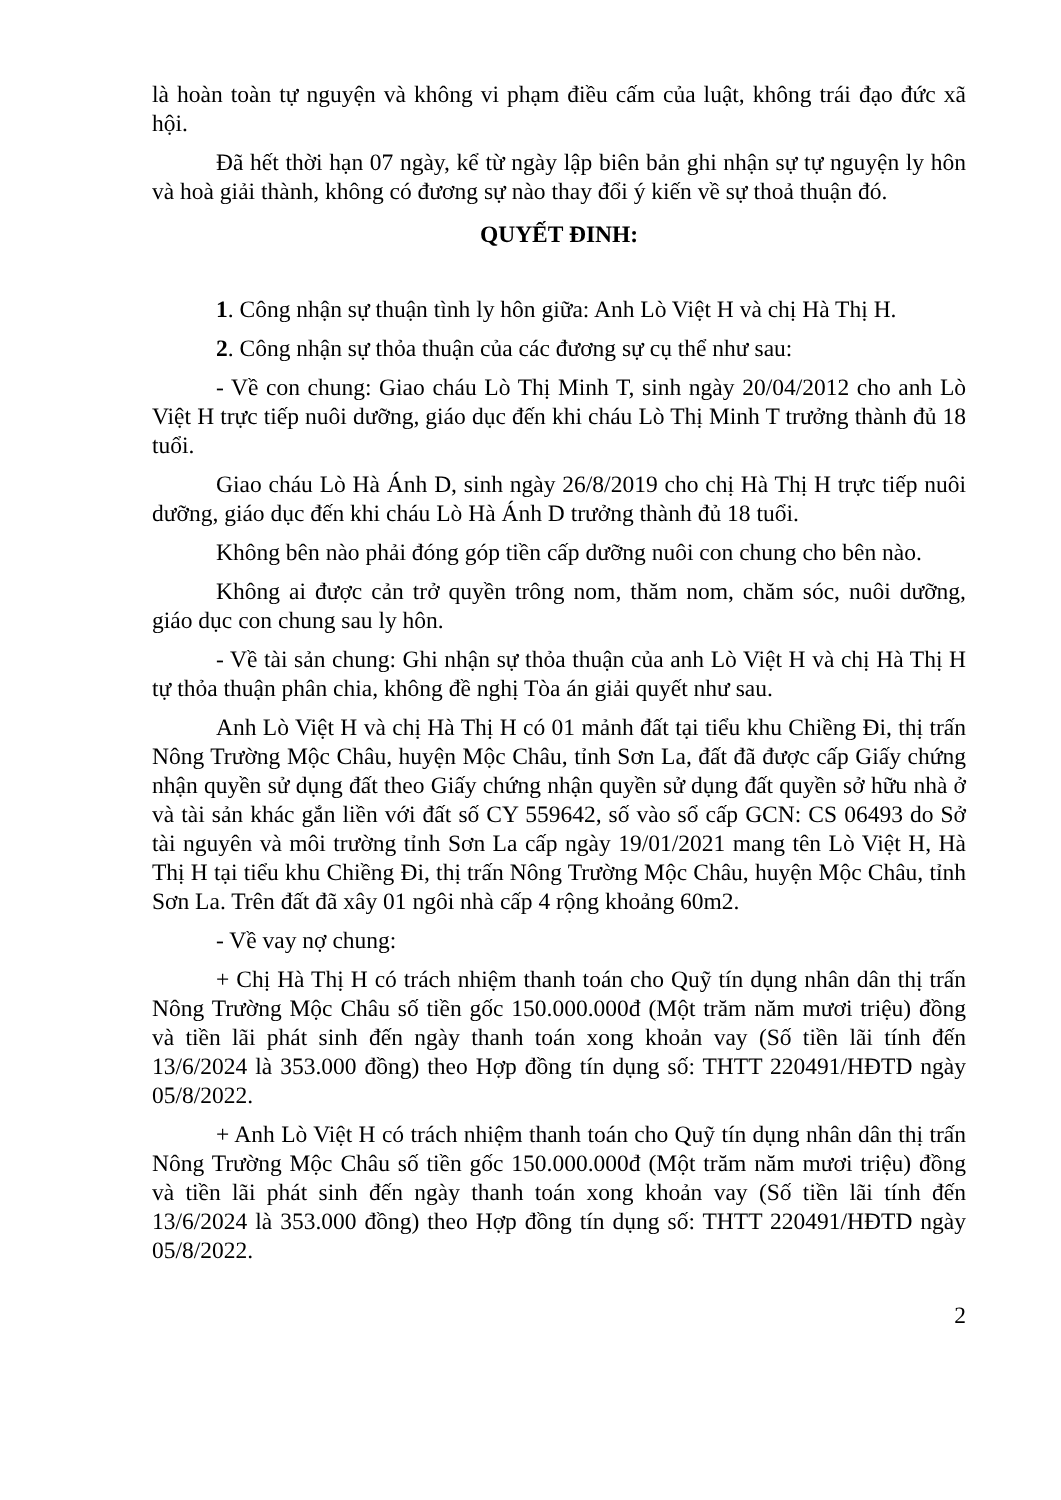là hoàn toàn tự nguyện và không vi phạm điều cấm của luật, không trái đạo đức xã hội.
Đã hết thời hạn 07 ngày, kể từ ngày lập biên bản ghi nhận sự tự nguyện ly hôn và hoà giải thành, không có đương sự nào thay đổi ý kiến về sự thoả thuận đó.
QUYẾT ĐINH:
1. Công nhận sự thuận tình ly hôn giữa: Anh Lò Việt H và chị Hà Thị H.
2. Công nhận sự thỏa thuận của các đương sự cụ thể như sau:
- Về con chung: Giao cháu Lò Thị Minh T, sinh ngày 20/04/2012 cho anh Lò Việt H trực tiếp nuôi dưỡng, giáo dục đến khi cháu Lò Thị Minh T trưởng thành đủ 18 tuổi.
Giao cháu Lò Hà Ánh D, sinh ngày 26/8/2019 cho chị Hà Thị H trực tiếp nuôi dưỡng, giáo dục đến khi cháu Lò Hà Ánh D trưởng thành đủ 18 tuổi.
Không bên nào phải đóng góp tiền cấp dưỡng nuôi con chung cho bên nào.
Không ai được cản trở quyền trông nom, thăm nom, chăm sóc, nuôi dưỡng, giáo dục con chung sau ly hôn.
- Về tài sản chung: Ghi nhận sự thỏa thuận của anh Lò Việt H và chị Hà Thị H tự thỏa thuận phân chia, không đề nghị Tòa án giải quyết như sau.
Anh Lò Việt H và chị Hà Thị H có 01 mảnh đất tại tiểu khu Chiềng Đi, thị trấn Nông Trường Mộc Châu, huyện Mộc Châu, tỉnh Sơn La, đất đã được cấp Giấy chứng nhận quyền sử dụng đất theo Giấy chứng nhận quyền sử dụng đất quyền sở hữu nhà ở và tài sản khác gắn liền với đất số CY 559642, số vào sổ cấp GCN: CS 06493 do Sở tài nguyên và môi trường tỉnh Sơn La cấp ngày 19/01/2021 mang tên Lò Việt H, Hà Thị H tại tiểu khu Chiềng Đi, thị trấn Nông Trường Mộc Châu, huyện Mộc Châu, tỉnh Sơn La. Trên đất đã xây 01 ngôi nhà cấp 4 rộng khoảng 60m2.
- Về vay nợ chung:
+ Chị Hà Thị H có trách nhiệm thanh toán cho Quỹ tín dụng nhân dân thị trấn Nông Trường Mộc Châu số tiền gốc 150.000.000đ (Một trăm năm mươi triệu) đồng và tiền lãi phát sinh đến ngày thanh toán xong khoản vay (Số tiền lãi tính đến 13/6/2024 là 353.000 đồng) theo Hợp đồng tín dụng số: THTT 220491/HĐTD ngày 05/8/2022.
+ Anh Lò Việt H có trách nhiệm thanh toán cho Quỹ tín dụng nhân dân thị trấn Nông Trường Mộc Châu số tiền gốc 150.000.000đ (Một trăm năm mươi triệu) đồng và tiền lãi phát sinh đến ngày thanh toán xong khoản vay (Số tiền lãi tính đến 13/6/2024 là 353.000 đồng) theo Hợp đồng tín dụng số: THTT 220491/HĐTD ngày 05/8/2022.
2